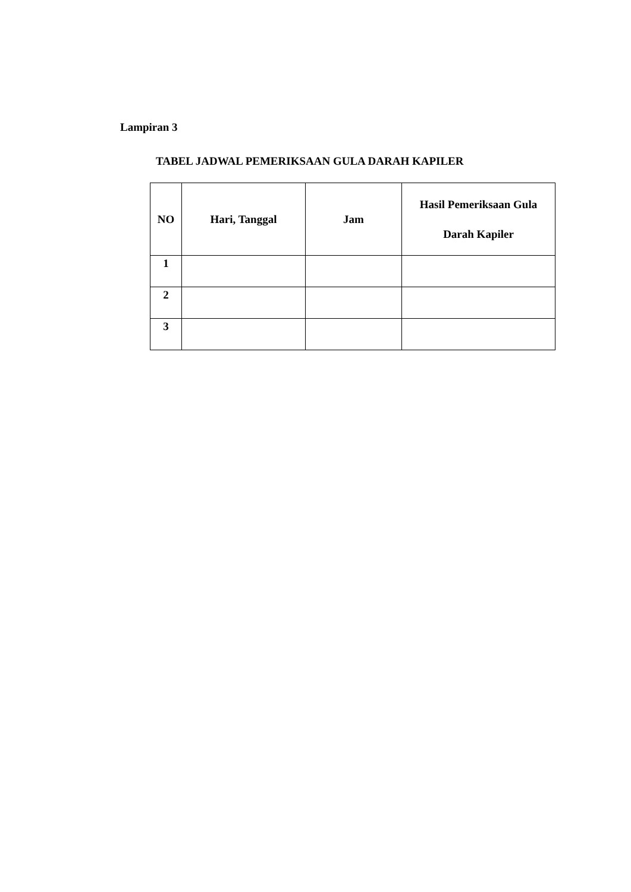Lampiran 3
TABEL JADWAL PEMERIKSAAN GULA DARAH KAPILER
| NO | Hari, Tanggal | Jam | Hasil Pemeriksaan Gula Darah Kapiler |
| --- | --- | --- | --- |
| 1 | | | |
| 2 | | | |
| 3 | | | |